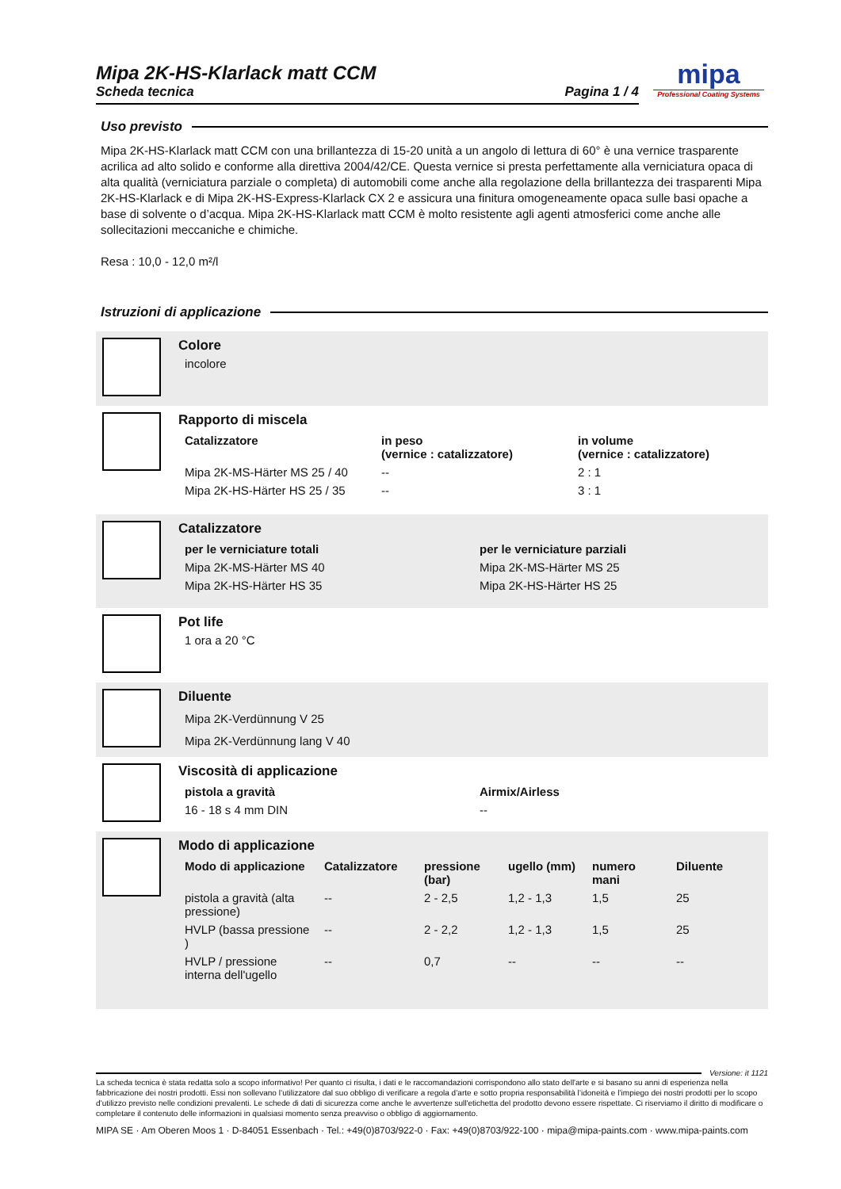Mipa 2K-HS-Klarlack matt CCM
Scheda tecnica Pagina 1 / 4
mipa
Professional Coating Systems
Uso previsto
Mipa 2K-HS-Klarlack matt CCM con una brillantezza di 15-20 unità a un angolo di lettura di 60° è una vernice trasparente acrilica ad alto solido e conforme alla direttiva 2004/42/CE. Questa vernice si presta perfettamente alla verniciatura opaca di alta qualità (verniciatura parziale o completa) di automobili come anche alla regolazione della brillantezza dei trasparenti Mipa 2K-HS-Klarlack e di Mipa 2K-HS-Express-Klarlack CX 2 e assicura una finitura omogeneamente opaca sulle basi opache a base di solvente o d’acqua. Mipa 2K-HS-Klarlack matt CCM è molto resistente agli agenti atmosferici come anche alle sollecitazioni meccaniche e chimiche.
Resa : 10,0 - 12,0 m²/l
Istruzioni di applicazione
Colore
incolore
Rapporto di miscela
| Catalizzatore | in peso (vernice : catalizzatore) | in volume (vernice : catalizzatore) |
| --- | --- | --- |
| Mipa 2K-MS-Härter MS 25 / 40 | -- | 2 : 1 |
| Mipa 2K-HS-Härter HS 25 / 35 | -- | 3 : 1 |
Catalizzatore
| per le verniciature totali | per le verniciature parziali |
| --- | --- |
| Mipa 2K-MS-Härter MS 40 | Mipa 2K-MS-Härter MS 25 |
| Mipa 2K-HS-Härter HS 35 | Mipa 2K-HS-Härter HS 25 |
Pot life
1 ora a 20 °C
Diluente
Mipa 2K-Verdünnung V 25
Mipa 2K-Verdünnung lang V 40
Viscosità di applicazione
| pistola a gravità | Airmix/Airless |
| --- | --- |
| 16 - 18 s 4 mm DIN | -- |
Modo di applicazione
| Modo di applicazione | Catalizzatore | pressione (bar) | ugello (mm) | numero mani | Diluente |
| --- | --- | --- | --- | --- | --- |
| pistola a gravità (alta pressione) | -- | 2 - 2,5 | 1,2 - 1,3 | 1,5 | 25 |
| HVLP (bassa pressione ) | -- | 2 - 2,2 | 1,2 - 1,3 | 1,5 | 25 |
| HVLP / pressione interna dell'ugello | -- | 0,7 | -- | -- | -- |
Versione: it 1121
La scheda tecnica è stata redatta solo a scopo informativo! Per quanto ci risulta, i dati e le raccomandazioni corrispondono allo stato dell'arte e si basano su anni di esperienza nella fabbricazione dei nostri prodotti. Essi non sollevano l’utilizzatore dal suo obbligo di verificare a regola d’arte e sotto propria responsabilità l’idoneità e l’impiego dei nostri prodotti per lo scopo d’utilizzo previsto nelle condizioni prevalenti. Le schede di dati di sicurezza come anche le avvertenze sull'etichetta del prodotto devono essere rispettate. Ci riserviamo il diritto di modificare o completare il contenuto delle informazioni in qualsiasi momento senza preavviso o obbligo di aggiornamento.
MIPA SE · Am Oberen Moos 1 · D-84051 Essenbach · Tel.: +49(0)8703/922-0 · Fax: +49(0)8703/922-100 · mipa@mipa-paints.com · www.mipa-paints.com